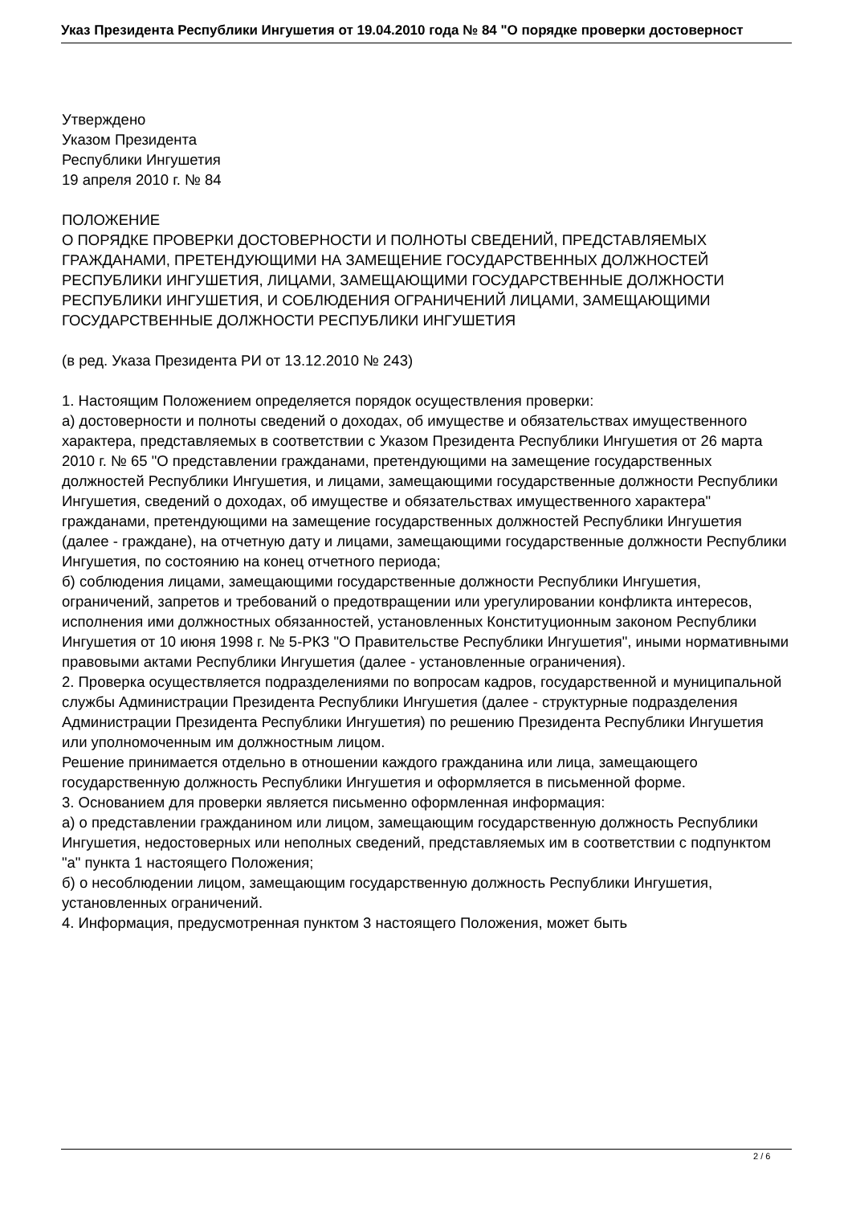Указ Президента Республики Ингушетия от 19.04.2010 года № 84 "О порядке проверки достоверност
Утверждено
Указом Президента
Республики Ингушетия
19 апреля 2010 г. № 84
ПОЛОЖЕНИЕ
О ПОРЯДКЕ ПРОВЕРКИ ДОСТОВЕРНОСТИ И ПОЛНОТЫ СВЕДЕНИЙ, ПРЕДСТАВЛЯЕМЫХ ГРАЖДАНАМИ, ПРЕТЕНДУЮЩИМИ НА ЗАМЕЩЕНИЕ ГОСУДАРСТВЕННЫХ ДОЛЖНОСТЕЙ РЕСПУБЛИКИ ИНГУШЕТИЯ, ЛИЦАМИ, ЗАМЕЩАЮЩИМИ ГОСУДАРСТВЕННЫЕ ДОЛЖНОСТИ РЕСПУБЛИКИ ИНГУШЕТИЯ, И СОБЛЮДЕНИЯ ОГРАНИЧЕНИЙ ЛИЦАМИ, ЗАМЕЩАЮЩИМИ ГОСУДАРСТВЕННЫЕ ДОЛЖНОСТИ РЕСПУБЛИКИ ИНГУШЕТИЯ
(в ред. Указа Президента РИ от 13.12.2010 № 243)
1. Настоящим Положением определяется порядок осуществления проверки:
а) достоверности и полноты сведений о доходах, об имуществе и обязательствах имущественного характера, представляемых в соответствии с Указом Президента Республики Ингушетия от 26 марта 2010 г. № 65 "О представлении гражданами, претендующими на замещение государственных должностей Республики Ингушетия, и лицами, замещающими государственные должности Республики Ингушетия, сведений о доходах, об имуществе и обязательствах имущественного характера" гражданами, претендующими на замещение государственных должностей Республики Ингушетия (далее - граждане), на отчетную дату и лицами, замещающими государственные должности Республики Ингушетия, по состоянию на конец отчетного периода;
б) соблюдения лицами, замещающими государственные должности Республики Ингушетия, ограничений, запретов и требований о предотвращении или урегулировании конфликта интересов, исполнения ими должностных обязанностей, установленных Конституционным законом Республики Ингушетия от 10 июня 1998 г. № 5-РКЗ "О Правительстве Республики Ингушетия", иными нормативными правовыми актами Республики Ингушетия (далее - установленные ограничения).
2. Проверка осуществляется подразделениями по вопросам кадров, государственной и муниципальной службы Администрации Президента Республики Ингушетия (далее - структурные подразделения Администрации Президента Республики Ингушетия) по решению Президента Республики Ингушетия или уполномоченным им должностным лицом.
Решение принимается отдельно в отношении каждого гражданина или лица, замещающего государственную должность Республики Ингушетия и оформляется в письменной форме.
3. Основанием для проверки является письменно оформленная информация:
а) о представлении гражданином или лицом, замещающим государственную должность Республики Ингушетия, недостоверных или неполных сведений, представляемых им в соответствии с подпунктом "а" пункта 1 настоящего Положения;
б) о несоблюдении лицом, замещающим государственную должность Республики Ингушетия, установленных ограничений.
4. Информация, предусмотренная пунктом 3 настоящего Положения, может быть
2 / 6